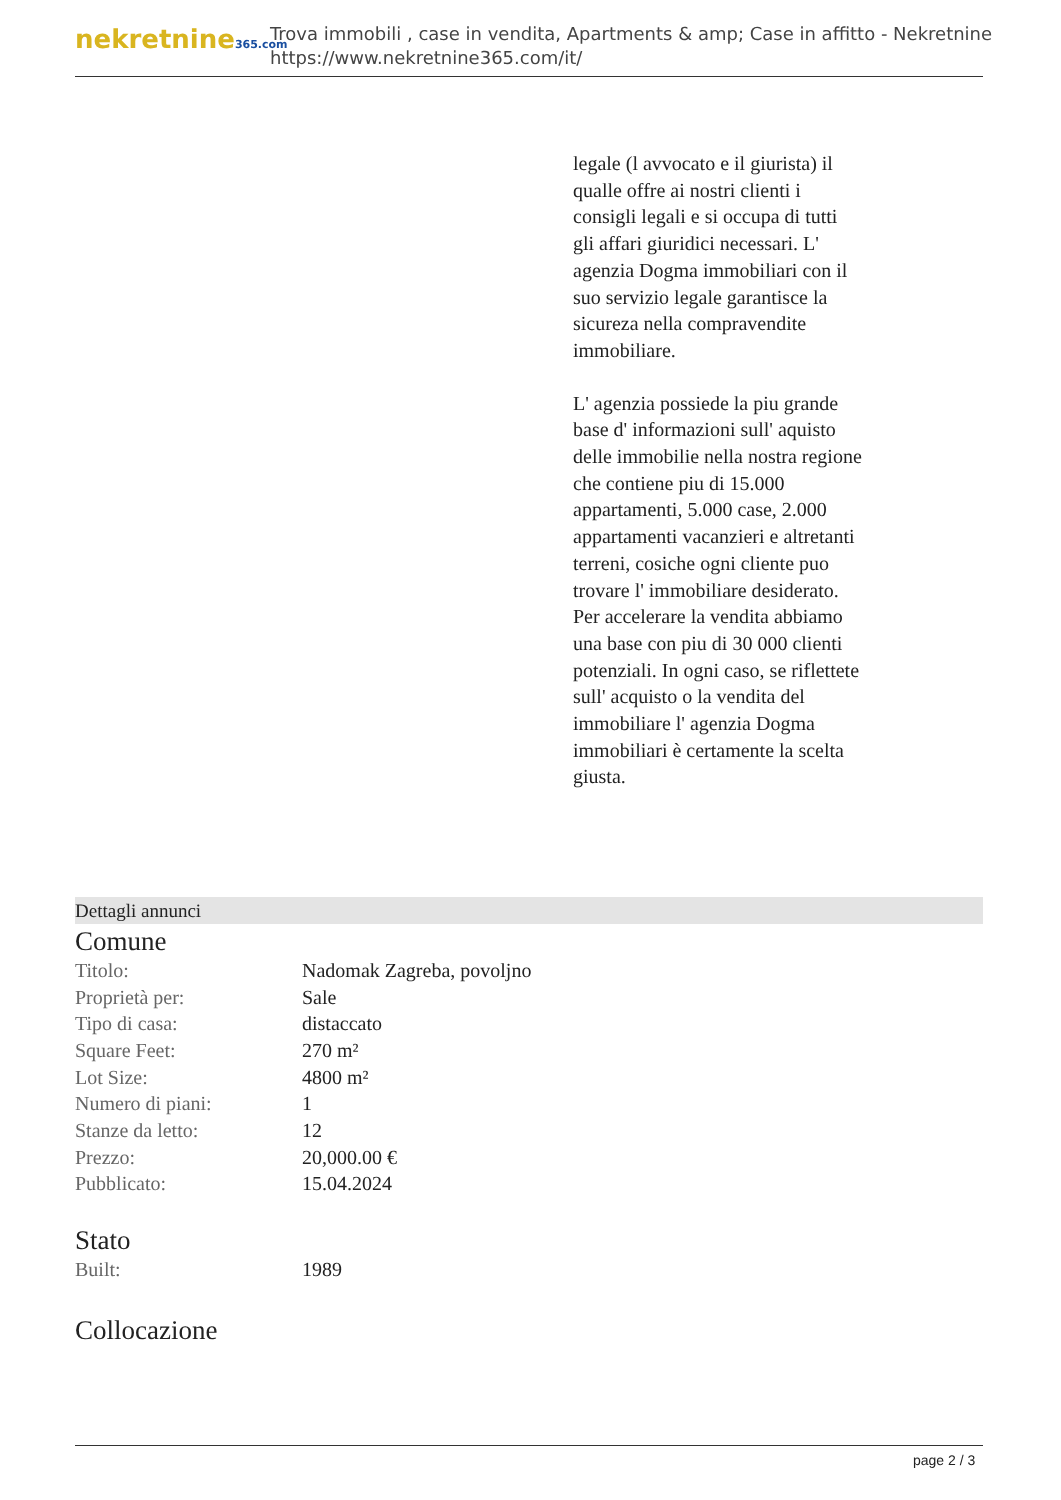nekretnine365.com
Trova immobili , case in vendita, Apartments & amp; Case in affitto - Nekretnine
https://www.nekretnine365.com/it/
legale (l avvocato e il giurista) il qualle offre ai nostri clienti i consigli legali e si occupa di tutti gli affari giuridici necessari. L' agenzia Dogma immobiliari con il suo servizio legale garantisce la sicureza nella compravendite immobiliare.
L' agenzia possiede la piu grande base d' informazioni sull' aquisto delle immobilie nella nostra regione che contiene piu di 15.000 appartamenti, 5.000 case, 2.000 appartamenti vacanzieri e altretanti terreni, cosiche ogni cliente puo trovare l' immobiliare desiderato. Per accelerare la vendita abbiamo una base con piu di 30 000 clienti potenziali. In ogni caso, se riflettete sull' acquisto o la vendita del immobiliare l' agenzia Dogma immobiliari è certamente la scelta giusta.
Dettagli annunci
Comune
| Titolo: | Nadomak Zagreba, povoljno |
| Proprietà per: | Sale |
| Tipo di casa: | distaccato |
| Square Feet: | 270 m² |
| Lot Size: | 4800 m² |
| Numero di piani: | 1 |
| Stanze da letto: | 12 |
| Prezzo: | 20,000.00 € |
| Pubblicato: | 15.04.2024 |
Stato
| Built: | 1989 |
Collocazione
page 2 / 3